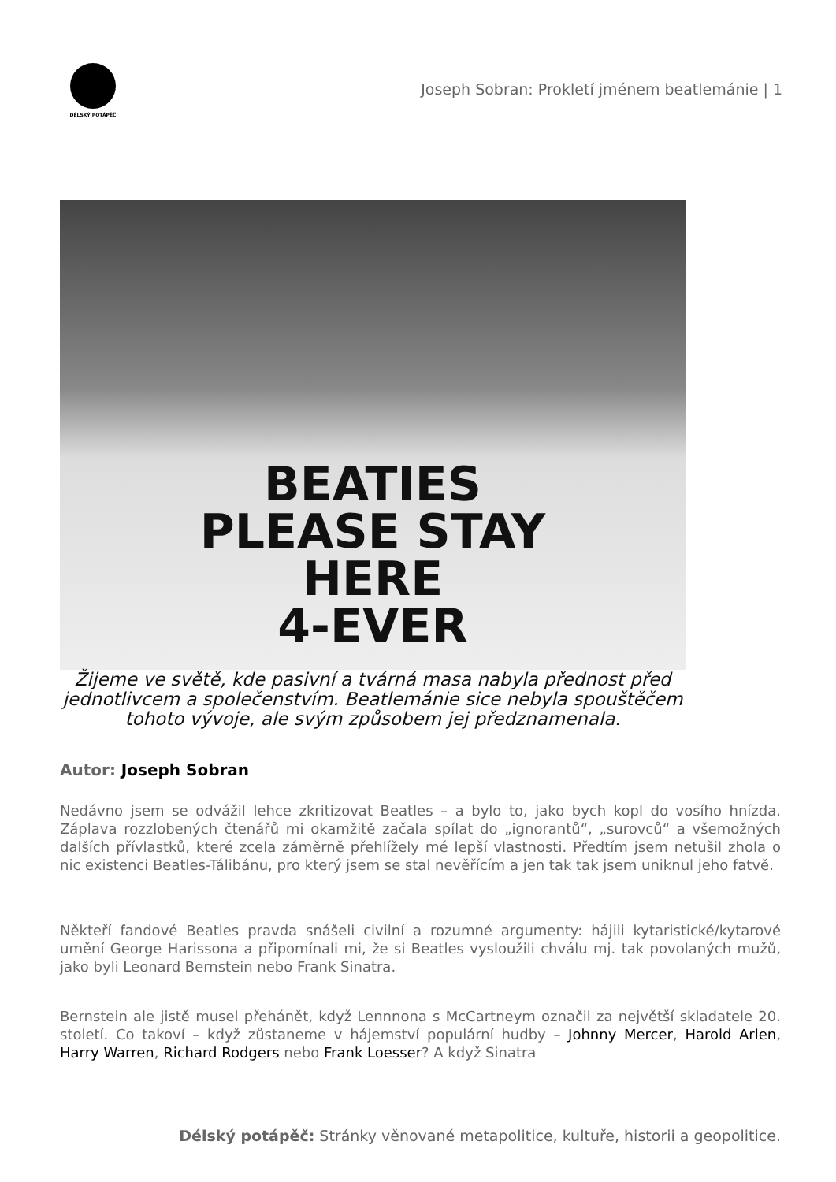DÉLSKÝ POTÁPĚČ
Joseph Sobran: Prokletí jménem beatlemánie | 1
BEATIES
PLEASE STAY
HERE
4-EVER
Žijeme ve světě, kde pasivní a tvárná masa nabyla přednost před jednotlivcem a společenstvím. Beatlemánie sice nebyla spouštěčem tohoto vývoje, ale svým způsobem jej předznamenala.
Autor: Joseph Sobran
Nedávno jsem se odvážil lehce zkritizovat Beatles – a bylo to, jako bych kopl do vosího hnízda. Záplava rozzlobených čtenářů mi okamžitě začala spílat do „ignorantů“, „surovců“ a všemožných dalších přívlastků, které zcela záměrně přehlížely mé lepší vlastnosti. Předtím jsem netušil zhola o nic existenci Beatles-Tálibánu, pro který jsem se stal nevěřícím a jen tak tak jsem uniknul jeho fatvě.
Někteří fandové Beatles pravda snášeli civilní a rozumné argumenty: hájili kytaristické/kytarové umění George Harissona a připomínali mi, že si Beatles vysloužili chválu mj. tak povolaných mužů, jako byli Leonard Bernstein nebo Frank Sinatra.
Bernstein ale jistě musel přehánět, když Lennnona s McCartneym označil za největší skladatele 20. století. Co takoví – když zůstaneme v hájemství populární hudby – Johnny Mercer, Harold Arlen, Harry Warren, Richard Rodgers nebo Frank Loesser? A když Sinatra
Délský potápěč: Stránky věnované metapolitice, kultuře, historii a geopolitice.